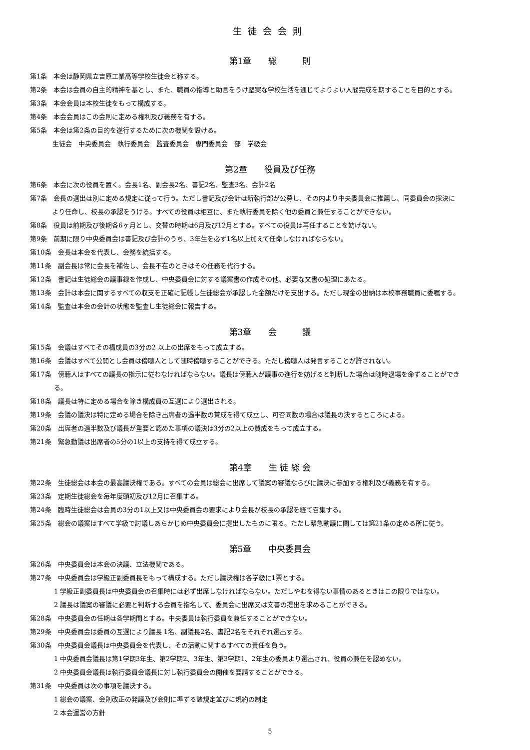生徒会会則
第1章　　総　　　則
第1条　本会は静岡県立吉原工業高等学校生徒会と称する。
第2条　本会は会員の自主的精神を基とし、また、職員の指導と助言をうけ堅実な学校生活を通じてよりよい人間完成を期することを目的とする。
第3条　本会会員は本校生徒をもって構成する。
第4条　本会会員はこの会則に定める権利及び義務を有する。
第5条　本会は第2条の目的を遂行するために次の機関を設ける。
生徒会　中央委員会　執行委員会　監査委員会　専門委員会　部　学級会
第2章　　役員及び任務
第6条　本会に次の役員を置く。会長1名、副会長2名、書記2名、監査3名、会計2名
第7条　会長の選出は別に定める規定に従って行う。ただし書記及び会計は新執行部が公募し、その内より中央委員会に推薦し、同委員会の採決に
より任命し、校長の承認をうける。すべての役員は相互に、また執行委員を除く他の委員と兼任することができない。
第8条　役員は前期及び後期各6ヶ月とし、交替の時期は6月及び12月とする。すべての役員は再任することを妨げない。
第9条　前期に限り中央委員会は書記及び会計のうち、3年生を必ず1名以上加えて任命しなければならない。
第10条　会長は本会を代表し、会務を統括する。
第11条　副会長は常に会長を補佐し、会長不在のときはその任務を代行する。
第12条　書記は生徒総会の議事録を作成し、中央委員会に対する議案書の作成その他、必要な文書の処理にあたる。
第13条　会計は本会に関するすべての収支を正確に記帳し生徒総会が承認した金額だけを支出する。ただし現金の出納は本校事務職員に委嘱する。
第14条　監査は本会の会計の状態を監査し生徒総会に報告する。
第3章　　会　　　議
第15条　会議はすべてその構成員の3分の2 以上の出席をもって成立する。
第16条　会議はすべて公開とし会員は傍聴人として随時傍聴することができる。ただし傍聴人は発言することが許されない。
第17条　傍聴人はすべての議長の指示に従わなければならない。議長は傍聴人が議事の進行を妨げると判断した場合は随時退場を命ずることができ
る。
第18条　議長は特に定める場合を除き構成員の互選により選出される。
第19条　会議の議決は特に定める場合を除き出席者の過半数の賛成を得て成立し、可否同数の場合は議長の決するところによる。
第20条　出席者の過半数及び議長が重要と認めた事項の議決は3分の2以上の賛成をもって成立する。
第21条　緊急動議は出席者の5分の1以上の支持を得て成立する。
第4章　　生 徒 総 会
第22条　生徒総会は本会の最高議決権である。すべての会員は総会に出席して議案の審議ならびに議決に参加する権利及び義務を有する。
第23条　定期生徒総会を毎年度頭初及び12月に召集する。
第24条　臨時生徒総会は会員の3分の1以上又は中央委員会の要求により会長が校長の承認を経て召集する。
第25条　総会の議案はすべて学級で討議しあらかじめ中央委員会に提出したものに限る。ただし緊急動議に関しては第21条の定める所に従う。
第5章　　中央委員会
第26条　中央委員会は本会の決議、立法機関である。
第27条　中央委員会は学級正副委員長をもって構成する。ただし議決権は各学級に1票とする。
1 学級正副委員長は中央委員会の召集時には必ず出席しなければならない。ただしやむを得ない事情のあるときはこの限りではない。
2 議長は議案の審議に必要と判断する会員を指名して、委員会に出席又は文書の提出を求めることができる。
第28条　中央委員会の任期は各学期間とする。中央委員は執行委員を兼任することができない。
第29条　中央委員会は委員の互選により議長 1名、副議長2名、書記2名をそれぞれ選出する。
第30条　中央委員会議長は中央委員会を代表し、その活動に関するすべての責任を負う。
1 中央委員会議長は第1学期3年生、第2学期2、3年生、第3学期1、2年生の委員より選出され、役員の兼任を認めない。
2 中央委員会議長は執行委員会議長に対し執行委員会の開催を要請することができる。
第31条　中央委員は次の事項を議決する。
1 総会の議案、会則改正の発議及び会則に準ずる諸規定並びに規約の制定
2 本会運営の方針
5